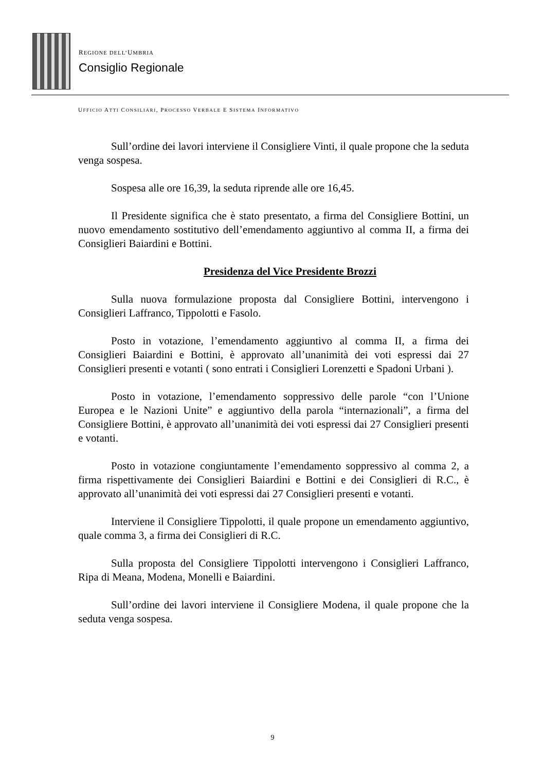REGIONE DELL’UMBRIA
Consiglio Regionale
UFFICIO ATTI CONSILIARI, PROCESSO VERBALE E SISTEMA INFORMATIVO
Sull’ordine dei lavori interviene il Consigliere Vinti, il quale propone che la seduta venga sospesa.
Sospesa alle ore 16,39, la seduta riprende alle ore 16,45.
Il Presidente significa che è stato presentato, a firma del Consigliere Bottini, un nuovo emendamento sostitutivo dell’emendamento aggiuntivo al comma II, a firma dei Consiglieri Baiardini e Bottini.
Presidenza del Vice Presidente Brozzi
Sulla nuova formulazione proposta dal Consigliere Bottini, intervengono i Consiglieri Laffranco, Tippolotti e Fasolo.
Posto in votazione, l’emendamento aggiuntivo al comma II, a firma dei Consiglieri Baiardini e Bottini, è approvato all’unanimità dei voti espressi dai 27 Consiglieri presenti e votanti ( sono entrati i Consiglieri Lorenzetti e Spadoni Urbani ).
Posto in votazione, l’emendamento soppressivo delle parole “con l’Unione Europea e le Nazioni Unite” e aggiuntivo della parola “internazionali”, a firma del Consigliere Bottini, è approvato all’unanimità dei voti espressi dai 27 Consiglieri presenti e votanti.
Posto in votazione congiuntamente l’emendamento soppressivo al comma 2, a firma rispettivamente dei Consiglieri Baiardini e Bottini e dei Consiglieri di R.C., è approvato all’unanimità dei voti espressi dai 27 Consiglieri presenti e votanti.
Interviene il Consigliere Tippolotti, il quale propone un emendamento aggiuntivo, quale comma 3, a firma dei Consiglieri di R.C.
Sulla proposta del Consigliere Tippolotti intervengono i Consiglieri Laffranco, Ripa di Meana, Modena, Monelli e Baiardini.
Sull’ordine dei lavori interviene il Consigliere Modena, il quale propone che la seduta venga sospesa.
9